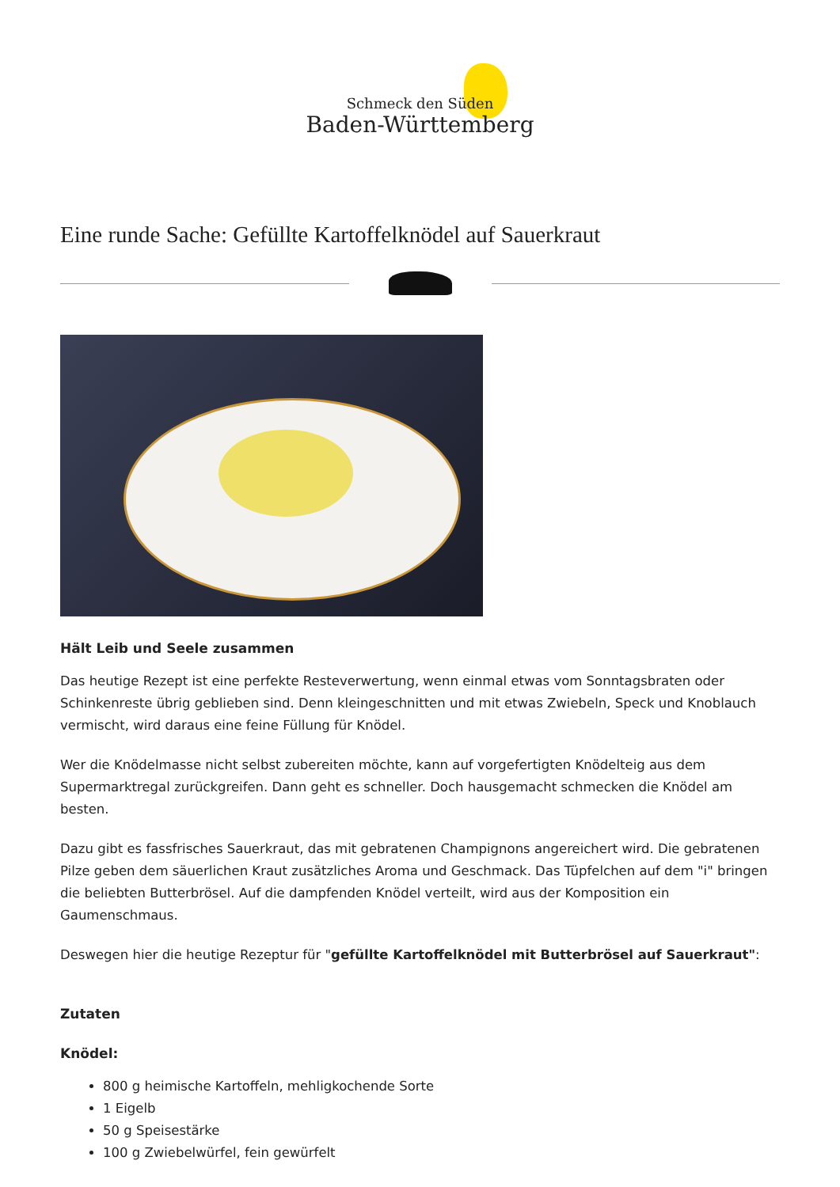Schmeck den Süden
Baden-Württemberg
Eine runde Sache: Gefüllte Kartoffelknödel auf Sauerkraut
Hält Leib und Seele zusammen
Das heutige Rezept ist eine perfekte Resteverwertung, wenn einmal etwas vom Sonntagsbraten oder Schinkenreste übrig geblieben sind. Denn kleingeschnitten und mit etwas Zwiebeln, Speck und Knoblauch vermischt, wird daraus eine feine Füllung für Knödel.
Wer die Knödelmasse nicht selbst zubereiten möchte, kann auf vorgefertigten Knödelteig aus dem Supermarktregal zurückgreifen. Dann geht es schneller. Doch hausgemacht schmecken die Knödel am besten.
Dazu gibt es fassfrisches Sauerkraut, das mit gebratenen Champignons angereichert wird. Die gebratenen Pilze geben dem säuerlichen Kraut zusätzliches Aroma und Geschmack. Das Tüpfelchen auf dem "i" bringen die beliebten Butterbrösel. Auf die dampfenden Knödel verteilt, wird aus der Komposition ein Gaumenschmaus.
Deswegen hier die heutige Rezeptur für "gefüllte Kartoffelknödel mit Butterbrösel auf Sauerkraut":
Zutaten
Knödel:
800 g heimische Kartoffeln, mehligkochende Sorte
1 Eigelb
50 g Speisestärke
100 g Zwiebelwürfel, fein gewürfelt